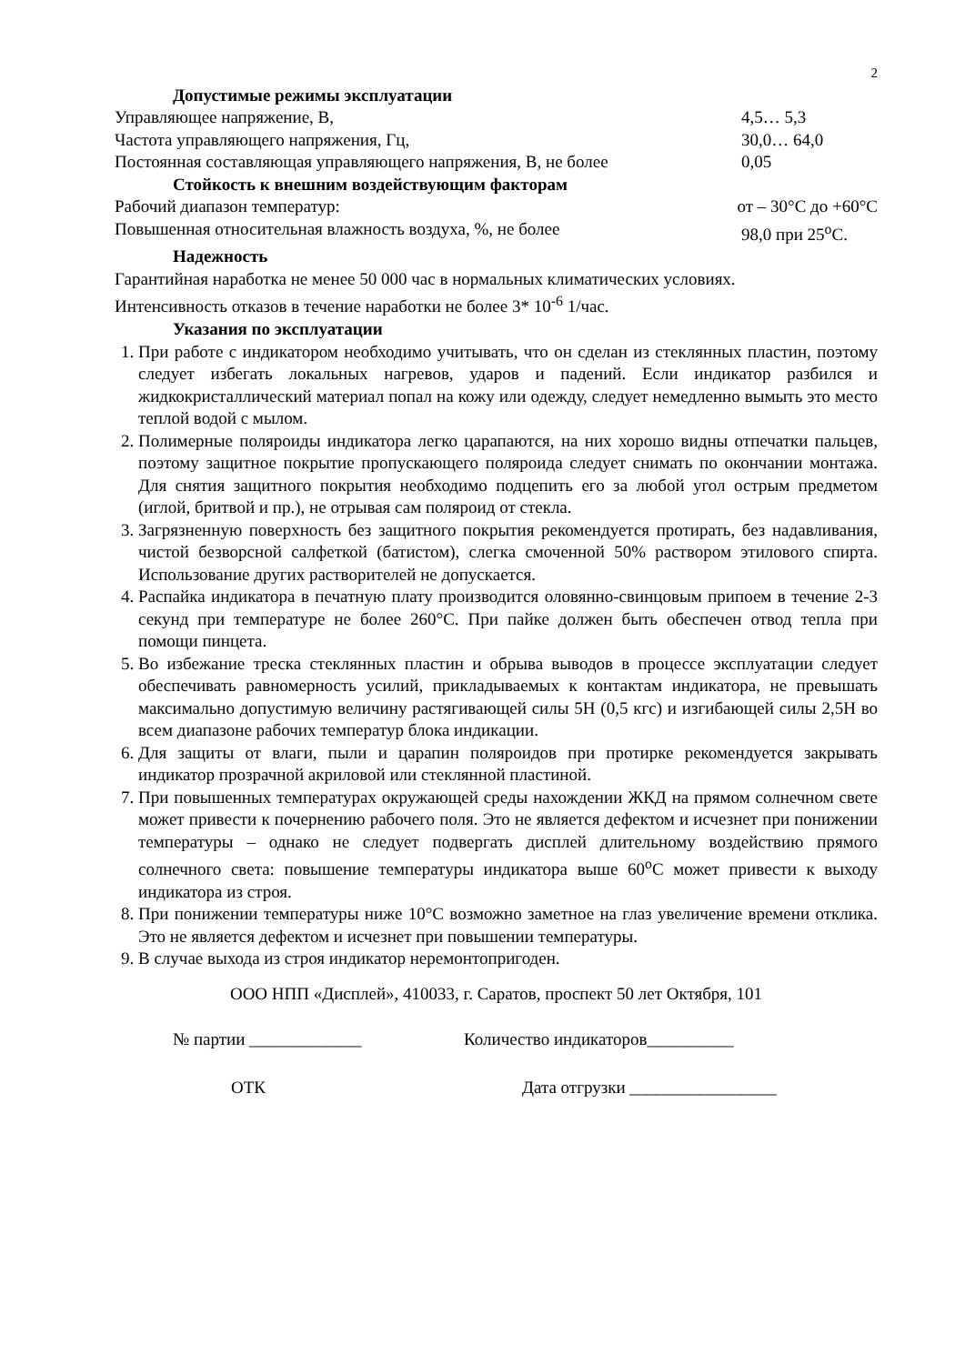2
Допустимые режимы эксплуатации
Управляющее напряжение, В, 4,5… 5,3
Частота управляющего напряжения, Гц, 30,0… 64,0
Постоянная составляющая управляющего напряжения, В, не более 0,05
Стойкость к внешним воздействующим факторам
Рабочий диапазон температур: от – 30°С до +60°С
Повышенная относительная влажность воздуха, %, не более 98,0 при 25<sup>о</sup>С.
Надежность
Гарантийная наработка не менее 50 000 час в нормальных климатических условиях.
Интенсивность отказов в течение наработки не более 3* 10<sup>-6</sup> 1/час.
Указания по эксплуатации
1. При работе с индикатором необходимо учитывать, что он сделан из стеклянных пластин, поэтому следует избегать локальных нагревов, ударов и падений. Если индикатор разбился и жидкокристаллический материал попал на кожу или одежду, следует немедленно вымыть это место теплой водой с мылом.
2. Полимерные поляроиды индикатора легко царапаются, на них хорошо видны отпечатки пальцев, поэтому защитное покрытие пропускающего поляроида следует снимать по окончании монтажа. Для снятия защитного покрытия необходимо подцепить его за любой угол острым предметом (иглой, бритвой и пр.), не отрывая сам поляроид от стекла.
3. Загрязненную поверхность без защитного покрытия рекомендуется протирать, без надавливания, чистой безворсной салфеткой (батистом), слегка смоченной 50% раствором этилового спирта. Использование других растворителей не допускается.
4. Распайка индикатора в печатную плату производится оловянно-свинцовым припоем в течение 2-3 секунд при температуре не более 260°С. При пайке должен быть обеспечен отвод тепла при помощи пинцета.
5. Во избежание треска стеклянных пластин и обрыва выводов в процессе эксплуатации следует обеспечивать равномерность усилий, прикладываемых к контактам индикатора, не превышать максимально допустимую величину растягивающей силы 5Н (0,5 кгс) и изгибающей силы 2,5Н во всем диапазоне рабочих температур блока индикации.
6. Для защиты от влаги, пыли и царапин поляроидов при протирке рекомендуется закрывать индикатор прозрачной акриловой или стеклянной пластиной.
7. При повышенных температурах окружающей среды нахождении ЖКД на прямом солнечном свете может привести к почернению рабочего поля. Это не является дефектом и исчезнет при понижении температуры – однако не следует подвергать дисплей длительному воздействию прямого солнечного света: повышение температуры индикатора выше 60<sup>о</sup>С может привести к выходу индикатора из строя.
8. При понижении температуры ниже 10°С возможно заметное на глаз увеличение времени отклика. Это не является дефектом и исчезнет при повышении температуры.
9. В случае выхода из строя индикатор неремонтопригоден.
ООО НПП «Дисплей», 410033, г. Саратов, проспект 50 лет Октября, 101
№ партии _____________ Количество индикаторов__________
ОТК Дата отгрузки _________________